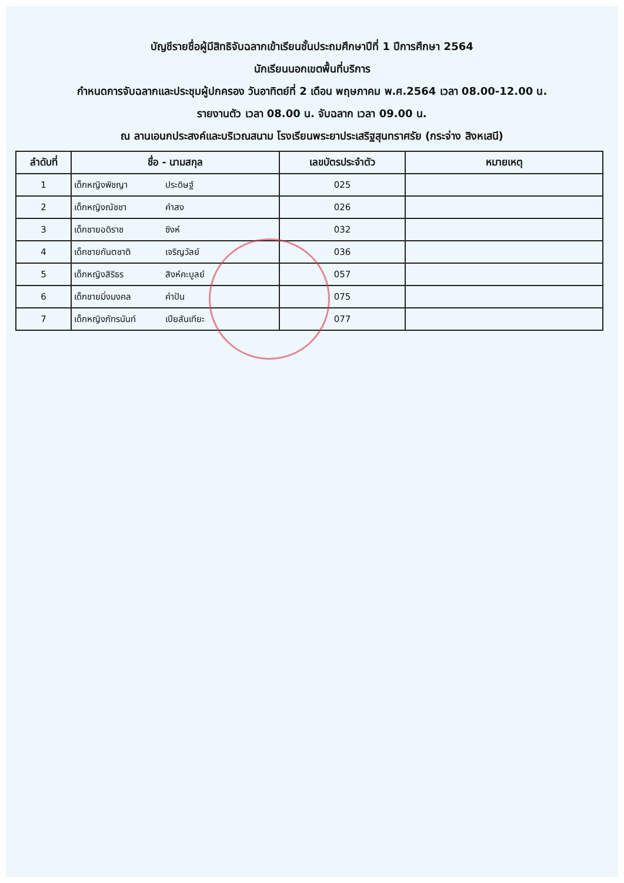บัญชีรายชื่อผู้มีสิทธิจับฉลากเข้าเรียนชั้นประถมศึกษาปีที่ 1 ปีการศึกษา 2564
นักเรียนนอกเขตพื้นที่บริการ
กำหนดการจับฉลากและประชุมผู้ปกครอง วันอาทิตย์ที่ 2 เดือน พฤษภาคม พ.ศ.2564 เวลา 08.00-12.00 น.
รายงานตัว เวลา 08.00 น. จับฉลาก เวลา 09.00 น.
ณ ลานเอนกประสงค์และบริเวณสนาม โรงเรียนพระยาประเสริฐสุนทราศรัย (กระจ่าง สิงหเสนี)
| ลำดับที่ | ชื่อ - นามสกุล | เลขบัตรประจำตัว | หมายเหตุ |
| --- | --- | --- | --- |
| 1 | เด็กหญิงพิชญา ประดิษฐ์ | 025 | |
| 2 | เด็กหญิงณัชชา คำสง | 026 | |
| 3 | เด็กชายอดิราช ซิงห์ | 032 | |
| 4 | เด็กชายกันตชาติ เจริญวัลย์ | 036 | |
| 5 | เด็กหญิงสิริธร สิงห์คะบูลย์ | 057 | |
| 6 | เด็กชายมิ่งมงคล คำปัน | 075 | |
| 7 | เด็กหญิงภัทรนันท์ เปียสันเทียะ | 077 | |